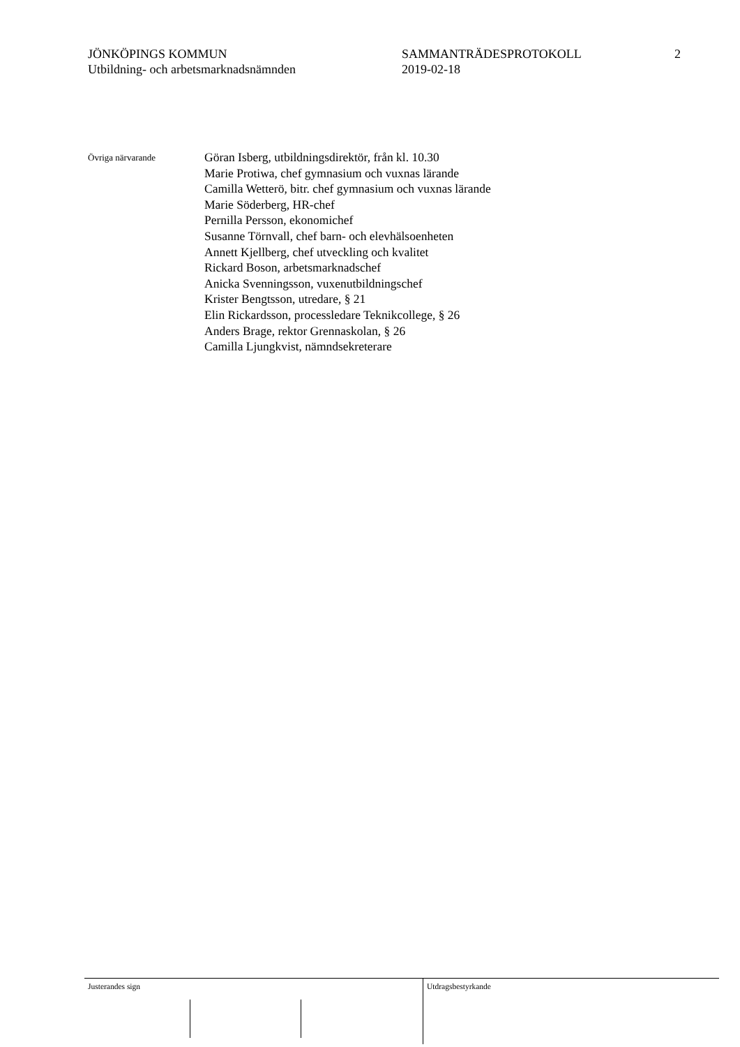JÖNKÖPINGS KOMMUN
Utbildning- och arbetsmarknadsnämnden
SAMMANTRÄDESPROTOKOLL
2019-02-18
2
Övriga närvarande
Göran Isberg, utbildningsdirektör, från kl. 10.30
Marie Protiwa, chef gymnasium och vuxnas lärande
Camilla Wetterö, bitr. chef gymnasium och vuxnas lärande
Marie Söderberg, HR-chef
Pernilla Persson, ekonomichef
Susanne Törnvall, chef barn- och elevhälsoenheten
Annett Kjellberg, chef utveckling och kvalitet
Rickard Boson, arbetsmarknadschef
Anicka Svenningsson, vuxenutbildningschef
Krister Bengtsson, utredare, § 21
Elin Rickardsson, processledare Teknikcollege, § 26
Anders Brage, rektor Grennaskolan, § 26
Camilla Ljungkvist, nämndsekreterare
Justerandes sign
Utdragsbestyrkande